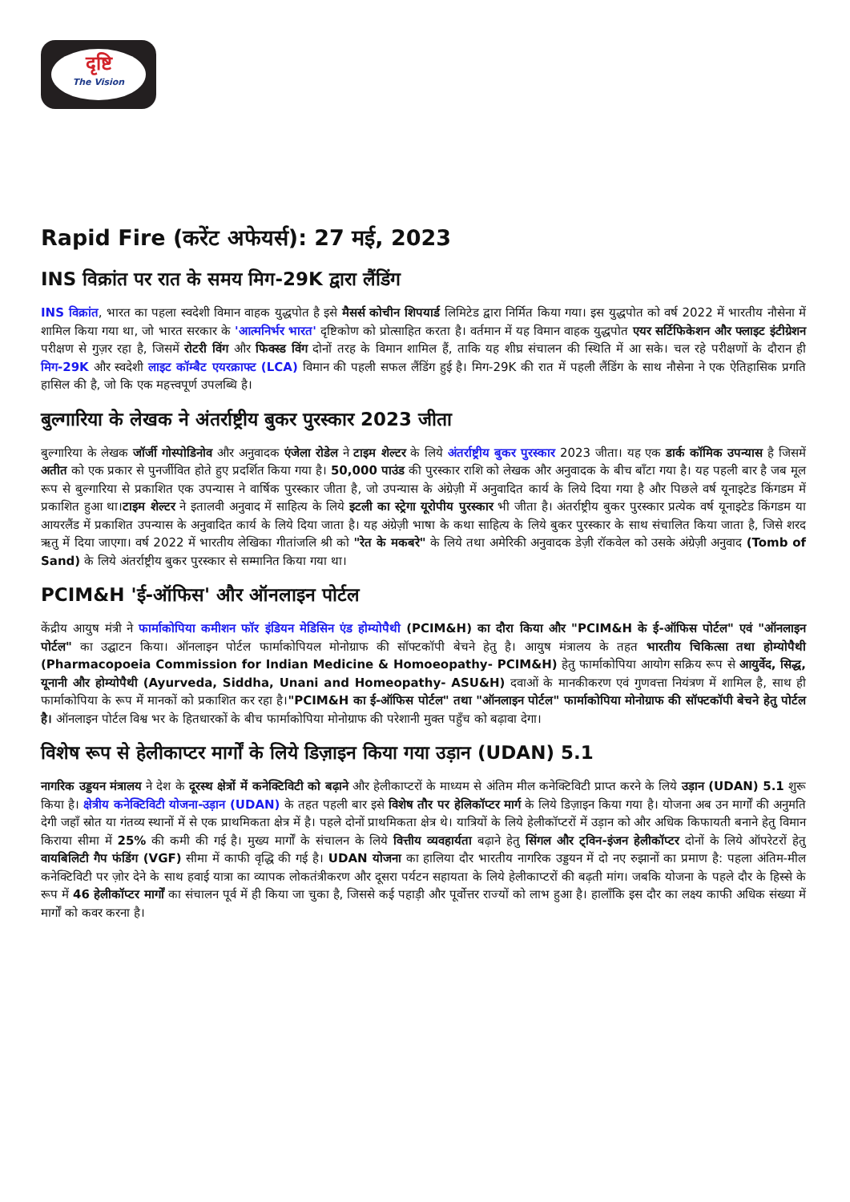दृष्टि
The Vision
Rapid Fire (करेंट अफेयर्स): 27 मई, 2023
INS विक्रांत पर रात के समय मिग-29K द्वारा लैंडिंग
INS विक्रांत, भारत का पहला स्वदेशी विमान वाहक युद्धपोत है इसे मैसर्स कोचीन शिपयार्ड लिमिटेड द्वारा निर्मित किया गया। इस युद्धपोत को वर्ष 2022 में भारतीय नौसेना में शामिल किया गया था, जो भारत सरकार के 'आत्मनिर्भर भारत' दृष्टिकोण को प्रोत्साहित करता है। वर्तमान में यह विमान वाहक युद्धपोत एयर सर्टिफिकेशन और फ्लाइट इंटीग्रेशन परीक्षण से गुज़र रहा है, जिसमें रोटरी विंग और फिक्स्ड विंग दोनों तरह के विमान शामिल हैं, ताकि यह शीघ्र संचालन की स्थिति में आ सके। चल रहे परीक्षणों के दौरान ही मिग-29K और स्वदेशी लाइट कॉम्बैट एयरक्राफ्ट (LCA) विमान की पहली सफल लैंडिंग हुई है। मिग-29K की रात में पहली लैंडिंग के साथ नौसेना ने एक ऐतिहासिक प्रगति हासिल की है, जो कि एक महत्त्वपूर्ण उपलब्धि है।
बुल्गारिया के लेखक ने अंतर्राष्ट्रीय बुकर पुरस्कार 2023 जीता
बुल्गारिया के लेखक जॉर्जी गोस्पोडिनोव और अनुवादक एंजेला रोडेल ने टाइम शेल्टर के लिये अंतर्राष्ट्रीय बुकर पुरस्कार 2023 जीता। यह एक डार्क कॉमिक उपन्यास है जिसमें अतीत को एक प्रकार से पुनर्जीवित होते हुए प्रदर्शित किया गया है। 50,000 पाउंड की पुरस्कार राशि को लेखक और अनुवादक के बीच बाँटा गया है। यह पहली बार है जब मूल रूप से बुल्गारिया से प्रकाशित एक उपन्यास ने वार्षिक पुरस्कार जीता है, जो उपन्यास के अंग्रेज़ी में अनुवादित कार्य के लिये दिया गया है और पिछले वर्ष यूनाइटेड किंगडम में प्रकाशित हुआ था।टाइम शेल्टर ने इतालवी अनुवाद में साहित्य के लिये इटली का स्ट्रेगा यूरोपीय पुरस्कार भी जीता है। अंतर्राष्ट्रीय बुकर पुरस्कार प्रत्येक वर्ष यूनाइटेड किंगडम या आयरलैंड में प्रकाशित उपन्यास के अनुवादित कार्य के लिये दिया जाता है। यह अंग्रेज़ी भाषा के कथा साहित्य के लिये बुकर पुरस्कार के साथ संचालित किया जाता है, जिसे शरद ऋतु में दिया जाएगा। वर्ष 2022 में भारतीय लेखिका गीतांजलि श्री को "रेत के मकबरे" के लिये तथा अमेरिकी अनुवादक डेज़ी रॉकवेल को उसके अंग्रेज़ी अनुवाद (Tomb of Sand) के लिये अंतर्राष्ट्रीय बुकर पुरस्कार से सम्मानित किया गया था।
PCIM&H 'ई-ऑफिस' और ऑनलाइन पोर्टल
केंद्रीय आयुष मंत्री ने फार्माकोपिया कमीशन फॉर इंडियन मेडिसिन एंड होम्योपैथी (PCIM&H) का दौरा किया और "PCIM&H के ई-ऑफिस पोर्टल" एवं "ऑनलाइन पोर्टल" का उद्घाटन किया। ऑनलाइन पोर्टल फार्माकोपियल मोनोग्राफ की सॉफ्टकॉपी बेचने हेतु है। आयुष मंत्रालय के तहत भारतीय चिकित्सा तथा होम्योपैथी (Pharmacopoeia Commission for Indian Medicine & Homoeopathy- PCIM&H) हेतु फार्माकोपिया आयोग सक्रिय रूप से आयुर्वेद, सिद्ध, यूनानी और होम्योपैथी (Ayurveda, Siddha, Unani and Homeopathy- ASU&H) दवाओं के मानकीकरण एवं गुणवत्ता नियंत्रण में शामिल है, साथ ही फार्माकोपिया के रूप में मानकों को प्रकाशित कर रहा है।"PCIM&H का ई-ऑफिस पोर्टल" तथा "ऑनलाइन पोर्टल" फार्माकोपिया मोनोग्राफ की सॉफ्टकॉपी बेचने हेतु पोर्टल है। ऑनलाइन पोर्टल विश्व भर के हितधारकों के बीच फार्माकोपिया मोनोग्राफ की परेशानी मुक्त पहुँच को बढ़ावा देगा।
विशेष रूप से हेलीकाप्टर मार्गों के लिये डिज़ाइन किया गया उड़ान (UDAN) 5.1
नागरिक उड्डयन मंत्रालय ने देश के दूरस्थ क्षेत्रों में कनेक्टिविटी को बढ़ाने और हेलीकाप्टरों के माध्यम से अंतिम मील कनेक्टिविटी प्राप्त करने के लिये उड़ान (UDAN) 5.1 शुरू किया है। क्षेत्रीय कनेक्टिविटी योजना-उड़ान (UDAN) के तहत पहली बार इसे विशेष तौर पर हेलिकॉप्टर मार्ग के लिये डिज़ाइन किया गया है। योजना अब उन मार्गों की अनुमति देगी जहाँ स्रोत या गंतव्य स्थानों में से एक प्राथमिकता क्षेत्र में है। पहले दोनों प्राथमिकता क्षेत्र थे। यात्रियों के लिये हेलीकॉप्टरों में उड़ान को और अधिक किफायती बनाने हेतु विमान किराया सीमा में 25% की कमी की गई है। मुख्य मार्गों के संचालन के लिये वित्तीय व्यवहार्यता बढ़ाने हेतु सिंगल और ट्विन-इंजन हेलीकॉप्टर दोनों के लिये ऑपरेटरों हेतु वायबिलिटी गैप फंडिंग (VGF) सीमा में काफी वृद्धि की गई है। UDAN योजना का हालिया दौर भारतीय नागरिक उड्डयन में दो नए रुझानों का प्रमाण है: पहला अंतिम-मील कनेक्टिविटी पर ज़ोर देने के साथ हवाई यात्रा का व्यापक लोकतंत्रीकरण और दूसरा पर्यटन सहायता के लिये हेलीकाप्टरों की बढ़ती मांग। जबकि योजना के पहले दौर के हिस्से के रूप में 46 हेलीकॉप्टर मार्गों का संचालन पूर्व में ही किया जा चुका है, जिससे कई पहाड़ी और पूर्वोत्तर राज्यों को लाभ हुआ है। हालाँकि इस दौर का लक्ष्य काफी अधिक संख्या में मार्गों को कवर करना है।